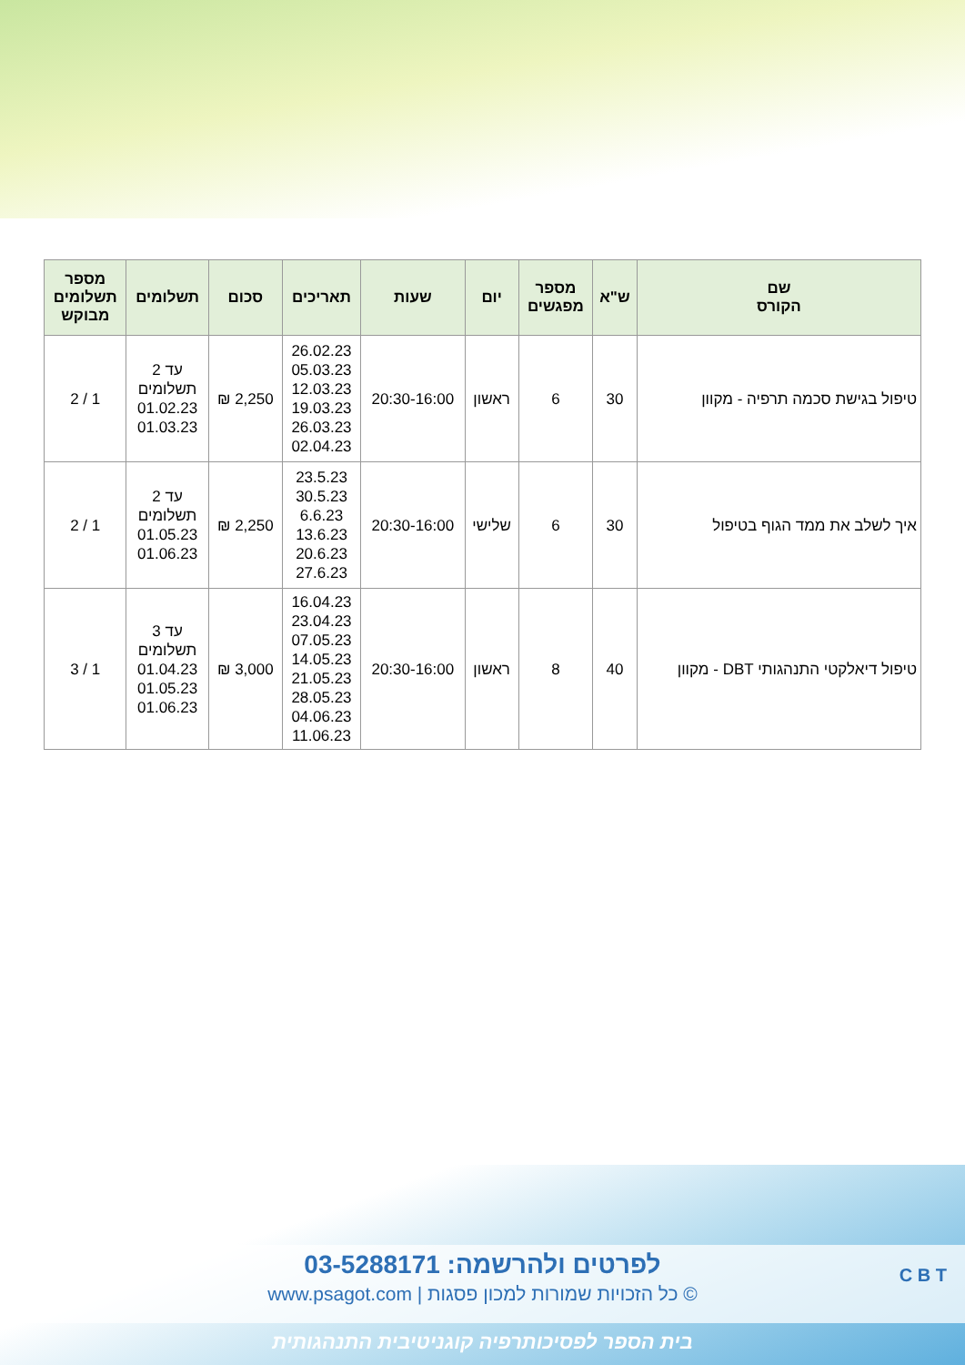| שם הקורס | ש"א | מספר מפגשים | יום | שעות | תאריכים | סכום | תשלומים | מספר תשלומים מבוקש |
| --- | --- | --- | --- | --- | --- | --- | --- | --- |
| טיפול בגישת סכמה תרפיה - מקוון | 30 | 6 | ראשון | 20:30-16:00 | 26.02.23 05.03.23 12.03.23 19.03.23 26.03.23 02.04.23 | 2,250 ₪ | עד 2 תשלומים 01.02.23 01.03.23 | 1 / 2 |
| איך לשלב את ממד הגוף בטיפול | 30 | 6 | שלישי | 20:30-16:00 | 23.5.23 30.5.23 6.6.23 13.6.23 20.6.23 27.6.23 | 2,250 ₪ | עד 2 תשלומים 01.05.23 01.06.23 | 1 / 2 |
| טיפול דיאלקטי התנהגותי DBT - מקוון | 40 | 8 | ראשון | 20:30-16:00 | 16.04.23 23.04.23 07.05.23 14.05.23 21.05.23 28.05.23 04.06.23 11.06.23 | 3,000 ₪ | עד 3 תשלומים 01.04.23 01.05.23 01.06.23 | 1 / 3 |
לפרטים ולהרשמה: 03-5288171
© כל הזכויות שמורות למכון פסגות | www.psagot.com
C B T
בית הספר לפסיכותרפיה קוגניטיבית התנהגותית